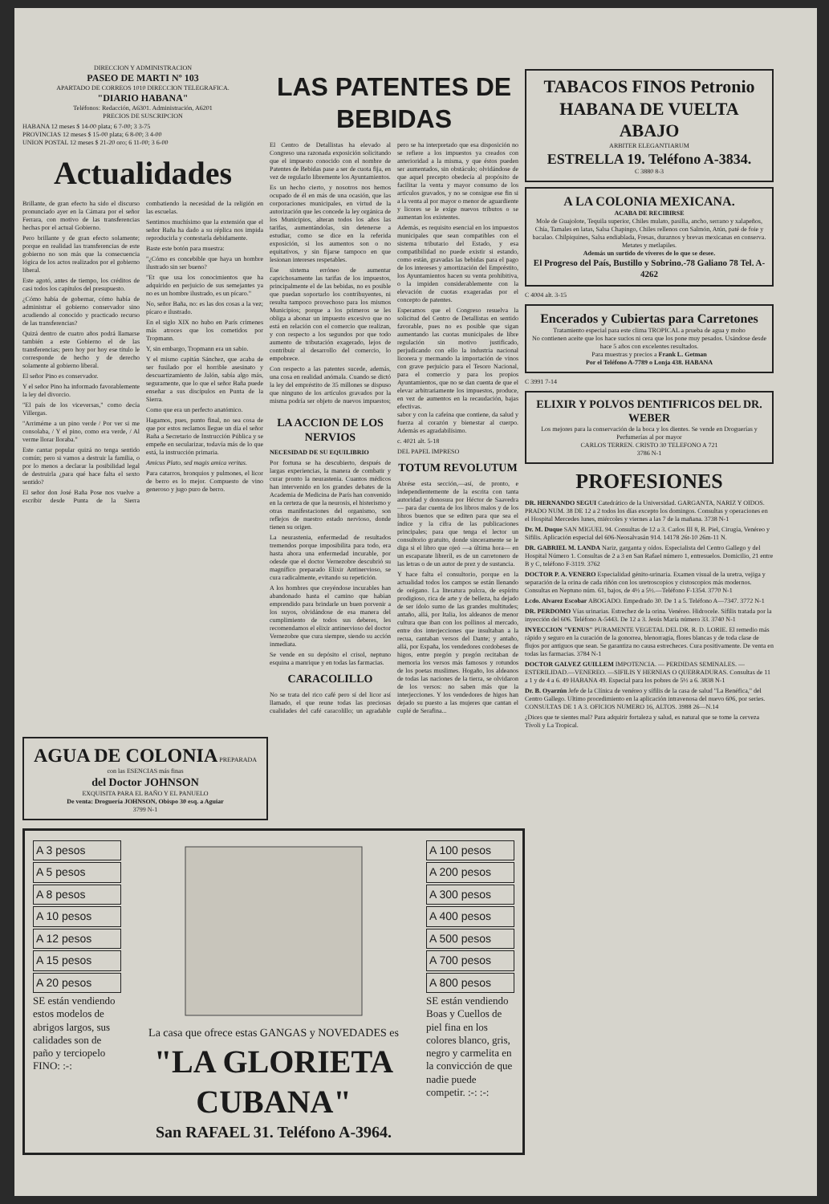DIRECCION Y ADMINISTRACION
PASEO DE MARTI Nº 103
APARTADO DE CORREOS 1010 DIRECCION TELEGRAFICA.
"DIARIO HABANA"
Teléfonos: Redacción, A6301. Administración, A6201
PRECIOS DE SUSCRIPCION
HABANA 12 meses $ 14-00 plata; 6 7-00; 3 3-75
PROVINCIAS 12 meses $ 15-00 plata; 6 8-00; 3 4-00
UNION POSTAL 12 meses $ 21-20 oro; 6 11-00; 3 6-00
Actualidades
Brillante, de gran efecto ha sido el discurso pronunciado ayer en la Cámara por el señor Ferrara, con motivo de las transferencias hechas por el actual Gobierno.
Pero brillante y de gran efecto solamente; porque en realidad las transferencias de este gobierno no son más que la consecuencia lógica de los actos realizados por el gobierno liberal.
Este agotó, antes de tiempo, los créditos de casi todos los capítulos del presupuesto.
¿Cómo había de gobernar, cómo había de administrar el gobierno conservador sino acudiendo al conocido y practicado recurso de las transferencias?
Quizá dentro de cuatro años podrá llamarse también a este Gobierno el de las transferencias; pero hoy por hoy ese título le corresponde de hecho y de derecho solamente al gobierno liberal.
El señor Pino es conservador.
Y el señor Pino ha informado favorablemente la ley del divorcio.
"El país de los viceversas," como decía Villergas.
"Arriméme a un pino verde / Por ver si me consolaba, / Y el pino, como era verde, / Al verme llorar lloraba."
Este cantar popular quizá no tenga sentido común; pero si vamos a destruir la familia, o por lo menos a declarar la posibilidad legal de destruirla ¿para qué hace falta el sexto sentido?
El señor don José Baña Pose nos vuelve a escribir desde Punta de la Sierra combatiendo la necesidad de la religión en las escuelas.
Sentimos muchísimo que la extensión que el señor Baña ha dado a su réplica nos impida reproducirla y contestarla debidamente.
Baste este botón para muestra:
"¿Cómo es concebible que haya un hombre ilustrado sin ser bueno?
"Et que usa los conocimientos que ha adquirido en perjuicio de sus semejantes ya no es un hombre ilustrado, es un pícaro."
No, señor Baña, no: es las dos cosas a la vez; pícaro e ilustrado.
En el siglo XIX no hubo en París crímenes más atroces que los cometidos por Tropmann.
Y, sin embargo, Tropmann era un sabio.
Y el mismo capitán Sánchez, que acaba de ser fusilado por el horrible asesinato y descuartizamiento de Jalón, sabía algo más, seguramente, que lo que el señor Baña puede enseñar a sus discípulos en Punta de la Sierra.
Como que era un perfecto anatómico.
Hagamos, pues, punto final, no sea cosa de que por estos reclamos llegue un día el señor Baña a Secretario de Instrucción Pública y se empeñe en secularizar, todavía más de lo que está, la instrucción primaria.
Amicus Plato, sed magis amica veritas.
Para catarros, bronquios y pulmones, el licor de berro es lo mejor. Compuesto de vino generoso y jugo puro de berro.
LAS PATENTES DE BEBIDAS
El Centro de Detallistas ha elevado al Congreso una razonada exposición solicitando que el impuesto conocido con el nombre de Patentes de Bebidas pase a ser de cuota fija, en vez de regularlo libremente los Ayuntamientos.
Es un hecho cierto, y nosotros nos hemos ocupado de él en más de una ocasión, que las corporaciones municipales, en virtud de la autorización que les concede la ley orgánica de los Municipios, alteran todos los años las tarifas, aumentándolas, sin detenerse a estudiar, como se dice en la referida exposición, si los aumentos son o no equitativos, y sin fijarse tampoco en que lesionan intereses respetables.
Ese sistema erróneo de aumentar caprichosamente las tarifas de los impuestos, principalmente el de las bebidas, no es posible que puedan soportarlo los contribuyentes, ni resulta tampoco provechoso para los mismos Municipios; porque a los primeros se les obliga a abonar un impuesto excesivo que no está en relación con el comercio que realizan, y con respecto a los segundos por que todo aumento de tributación exagerado, lejos de contribuir al desarrollo del comercio, lo empobrece.
Con respecto a las patentes sucede, además, una cosa en realidad anómala. Cuando se dictó la ley del empréstito de 35 millones se dispuso que ninguno de los artículos gravados por la misma podría ser objeto de nuevos impuestos; pero se ha interpretado que esa disposición no se refiere a los impuestos ya creados con anterioridad a la misma, y que éstos pueden ser aumentados, sin obstáculo; olvidándose de que aquel precepto obedecía al propósito de facilitar la venta y mayor consumo de los artículos gravados, y no se consigue ese fin si a la venta al por mayor o menor de aguardiente y licores se le exige nuevos tributos o se aumentan los existentes.
Además, es requisito esencial en los impuestos municipales que sean compatibles con el sistema tributario del Estado, y esa compatibilidad no puede existir si estando, como están, gravadas las bebidas para el pago de los intereses y amortización del Empréstito, los Ayuntamientos hacen su venta prohibitiva, o la impiden considerablemente con la elevación de cuotas exageradas por el concepto de patentes.
Esperamos que el Congreso resuelva la solicitud del Centro de Detallistas en sentido favorable, pues no es posible que sigan aumentando las cuotas municipales de libre regulación sin motivo justificado, perjudicando con ello la industria nacional licorera y mermando la importación de vinos con grave perjuicio para el Tesoro Nacional, para el comercio y para los propios Ayuntamientos, que no se dan cuenta de que el elevar arbitrariamente los impuestos, produce, en vez de aumentos en la recaudación, bajas efectivas.
LA ACCION DE LOS NERVIOS
NECESIDAD DE SU EQUILIBRIO
Por fortuna se ha descubierto, después de largas experiencias, la manera de combatir y curar pronto la neurastenia. Cuantos médicos han intervenido en los grandes debates de la Academia de Medicina de París han convenido en la certeza de que la neurosis, el histerismo y otras manifestaciones del organismo, son reflejos de nuestro estado nervioso, donde tienen su origen.
La neurastenia, enfermedad de resultados tremendos porque imposibilita para todo, era hasta ahora una enfermedad incurable, por odesde que el doctor Vernezobre descubrió su magnífico preparado Elixir Antinervioso, se cura radicalmente, evitando su repetición.
A los hombres que creyéndose incurables han abandonado hasta el camino que habían emprendido para brindarle un buen porvenir a los suyos, olvidándose de esa manera del cumplimiento de todos sus deberes, les recomendamos el elixir antinervioso del doctor Vernezobre que cura siempre, siendo su acción inmediata.
Se vende en su depósito el crisol, neptuno esquina a manrique y en todas las farmacias.
CARACOLILLO
No se trata del rico café pero sí del licor así llamado, el que reune todas las preciosas cualidades del café caracolillo; un agradable sabor y con la cafeína que contiene, da salud y fuerza al corazón y bienestar al cuerpo. Además es agradabilísimo.
c. 4021 alt. 5-18
DEL PAPEL IMPRESO
TOTUM REVOLUTUM
Abrése esta sección,—así, de pronto, e independientemente de la escrita con tanta autoridad y donosura por Héctor de Saavedra— para dar cuenta de los libros malos y de los libros buenos que se editen para que sea el índice y la cifra de las publicaciones principales; para que tenga el lector un consultorio gratuito, donde sinceramente se le diga si el libro que ojeó —a última hora— en un escaparate librerìl, es de un carretonero de las letras o de un autor de prez y de sustancia.
Y hace falta el consultorio, porque en la actualidad todos los campos se están llenando de orégano. La literatura pulcra, de espíritu prodigioso, rica de arte y de belleza, ha dejado de ser ídolo sumo de las grandes multitudes; antaño, allá, por Italia, los aldeanos de menor cultura que iban con los pollinos al mercado, entre dos interjecciones que insultaban a la recua, cantaban versos del Dante; y antaño, allá, por España, los vendedores cordobeses de higos, entre pregón y pregón recitaban de memoria los versos más famosos y rotundos de los poetas muslimes. Hogaño, los aldeanos de todas las naciones de la tierra, se olvidaron de los versos: no saben más que la interjecciones. Y los vendedores de higos han dejado su puesto a las mujeres que cantan el cuplé de Serafina...
TABACOS FINOS Petronio HABANA DE VUELTA ABAJO
ARBITER ELEGANTIARUM
ESTRELLA 19. Teléfono A-3834.
C 3880 8-3
A LA COLONIA MEXICANA.
ACABA DE RECIBIRSE
Mole de Guajolote, Tequila superior, Chiles mulato, pasilla, ancho, serrano y xalapeños, Chía, Tamales en latas, Salsa Chapingo, Chiles rellenos con Salmón, Atún, paté de foie y bacalao. Chilpiquines, Salsa endiablada, Fresas, duraznos y brevas mexicanas en conserva. Metates y metlapiles.
Además un surtido de víveres de lo que se desee.
El Progreso del País, Bustillo y Sobrino.-78 Galiano 78 Tel. A-4262
C 4004 alt. 3-15
Encerados y Cubiertas para Carretones
Tratamiento especial para este clima TROPICAL a prueba de agua y moho
No contienen aceite que los hace sucios ni cera que los pone muy pesados. Usándose desde hace 5 años con excelentes resultados.
Para muestras y precios a Frank L. Getman
Por el Teléfono A-7789 o Lonja 438. HABANA
C 3991 7-14
ELIXIR Y POLVOS DENTIFRICOS DEL DR. WEBER
Los mejores para la conservación de la boca y los dientes. Se vende en Droguerías y Perfumerías al por mayor
CARLOS TERREN. CRISTO 30 TELEFONO A 721
3786 N-1
PROFESIONES
DR. HERNANDO SEGUI Catedrático de la Universidad. GARGANTA, NARIZ Y OIDOS. PRADO NUM. 38 DE 12 a 2 todos los días excepto los domingos. Consultas y operaciones en el Hospital Mercedes lunes, miércoles y viernes a las 7 de la mañana. 3738 N-1
Dr. M. Duque SAN MIGUEL 94. Consultas de 12 a 3. Carlos III 8, B. Piel, Cirugía, Venéreo y Sífilis. Aplicación especial del 606-Neosalvasán 914. 14178 26t-10 26m-11 N.
DR. GABRIEL M. LANDA Nariz, garganta y oídos. Especialista del Centro Gallego y del Hospital Número 1. Consultas de 2 a 3 en San Rafael número 1, entresuelos. Domicilio, 21 entre B y C, teléfono F-3119. 3762
DOCTOR P. A. VENERO Especialidad génito-urinaria. Examen visual de la uretra, vejiga y separación de la orina de cada riñón con los uretroscopios y cistoscopios más modernos. Consultas en Neptuno núm. 61, bajos, de 4½ a 5½.—Teléfono F-1354. 3770 N-1
Lcdo. Alvarez Escobar ABOGADO. Empedrado 30. De 1 a 5. Teléfono A—7347. 3772 N-1
DR. PERDOMO Vías urinarias. Estrechez de la orina. Venéreo. Hidrocele. Sífilis tratada por la inyección del 606. Teléfono A-5443. De 12 a 3. Jesús María número 33. 3740 N-1
INYECCION "VENUS" PURAMENTE VEGETAL DEL DR. R. D. LORIE. El remedio más rápido y seguro en la curación de la gonorrea, blenorragia, flores blancas y de toda clase de flujos por antiguos que sean. Se garantiza no causa estrecheces. Cura positivamente. De venta en todas las farmacias. 3784 N-1
DOCTOR GALVEZ GUILLEM IMPOTENCIA. — PERDIDAS SEMINALES. — ESTERILIDAD.—VENEREO. —SIFILIS Y HERNIAS O QUEBRADURAS. Consultas de 11 a 1 y de 4 a 6. 49 HABANA 49. Especial para los pobres de 5½ a 6. 3838 N-1
Dr. B. Oyarzún Jefe de la Clínica de venéreo y sífilis de la casa de salud "La Benéfica," del Centro Gallego. Ultimo procedimiento en la aplicación intravenosa del nuevo 606, por series. CONSULTAS DE 1 A 3. OFICIOS NUMERO 16, ALTOS. 3988 26—N.14
¿Dices que te sientes mal? Para adquirir fortaleza y salud, es natural que se tome la cerveza Tívoli y La Tropical.
AGUA DE COLONIA PREPARADA con las ESENCIAS más finas
del Doctor JOHNSON
EXQUISITA PARA EL BAÑO Y EL PANUELO
De venta: Droguería JOHNSON, Obispo 30 esq. a Aguiar
3799 N-1
A 3 pesos
A 5 pesos
A 8 pesos
A 10 pesos
A 12 pesos
A 15 pesos
A 20 pesos
SE están vendiendo estos modelos de abrigos largos, sus calidades son de paño y terciopelo FINO: :-:
La casa que ofrece estas GANGAS y NOVEDADES es
"LA GLORIETA CUBANA"
San RAFAEL 31. Teléfono A-3964.
A 100 pesos
A 200 pesos
A 300 pesos
A 400 pesos
A 500 pesos
A 700 pesos
A 800 pesos
SE están vendiendo Boas y Cuellos de piel fina en los colores blanco, gris, negro y carmelita en la convicción de que nadie puede competir. :-: :-: